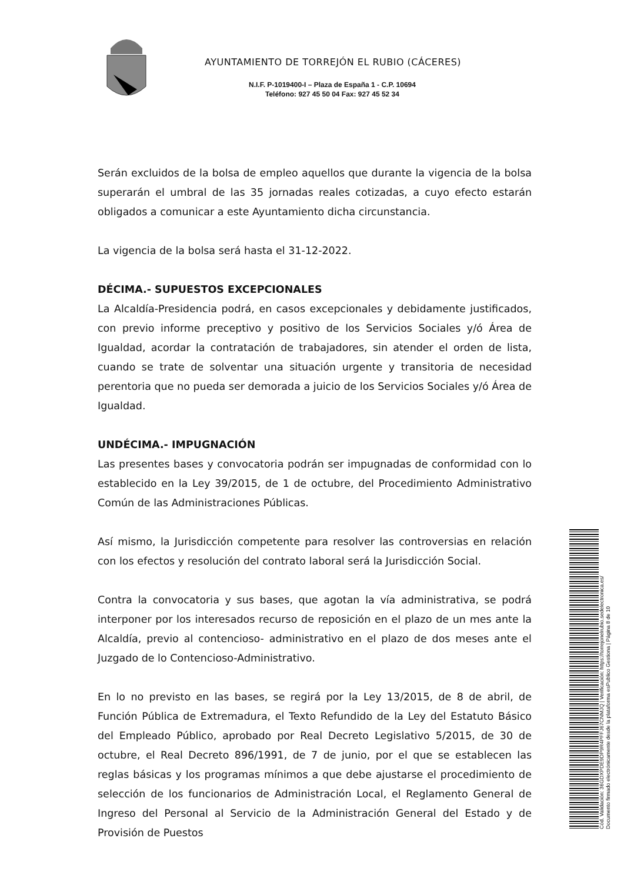AYUNTAMIENTO DE TORREJÓN EL RUBIO (CÁCERES)
N.I.F. P-1019400-I – Plaza de España 1 - C.P. 10694
Teléfono: 927 45 50 04 Fax: 927 45 52 34
Serán excluidos de la bolsa de empleo aquellos que durante la vigencia de la bolsa superarán el umbral de las 35 jornadas reales cotizadas, a cuyo efecto estarán obligados a comunicar a este Ayuntamiento dicha circunstancia.
La vigencia de la bolsa será hasta el 31-12-2022.
DÉCIMA.- SUPUESTOS EXCEPCIONALES
La Alcaldía-Presidencia podrá, en casos excepcionales y debidamente justificados, con previo informe preceptivo y positivo de los Servicios Sociales y/ó Área de Igualdad, acordar la contratación de trabajadores, sin atender el orden de lista, cuando se trate de solventar una situación urgente y transitoria de necesidad perentoria que no pueda ser demorada a juicio de los Servicios Sociales y/ó Área de Igualdad.
UNDÉCIMA.- IMPUGNACIÓN
Las presentes bases y convocatoria podrán ser impugnadas de conformidad con lo establecido en la Ley 39/2015, de 1 de octubre, del Procedimiento Administrativo Común de las Administraciones Públicas.
Así mismo, la Jurisdicción competente para resolver las controversias en relación con los efectos y resolución del contrato laboral será la Jurisdicción Social.
Contra la convocatoria y sus bases, que agotan la vía administrativa, se podrá interponer por los interesados recurso de reposición en el plazo de un mes ante la Alcaldía, previo al contencioso- administrativo en el plazo de dos meses ante el Juzgado de lo Contencioso-Administrativo.
En lo no previsto en las bases, se regirá por la Ley 13/2015, de 8 de abril, de Función Pública de Extremadura, el Texto Refundido de la Ley del Estatuto Básico del Empleado Público, aprobado por Real Decreto Legislativo 5/2015, de 30 de octubre, el Real Decreto 896/1991, de 7 de junio, por el que se establecen las reglas básicas y los programas mínimos a que debe ajustarse el procedimiento de selección de los funcionarios de Administración Local, el Reglamento General de Ingreso del Personal al Servicio de la Administración General del Estado y de Provisión de Puestos
Cód. Validación: 36GDXPDE9DP9R4PFFJ67CNMJQ | Verificación: https://torrejonelrubio.sedelectronica.es/
Documento firmado electrónicamente desde la plataforma esPublico Gestiona | Página 8 de 10